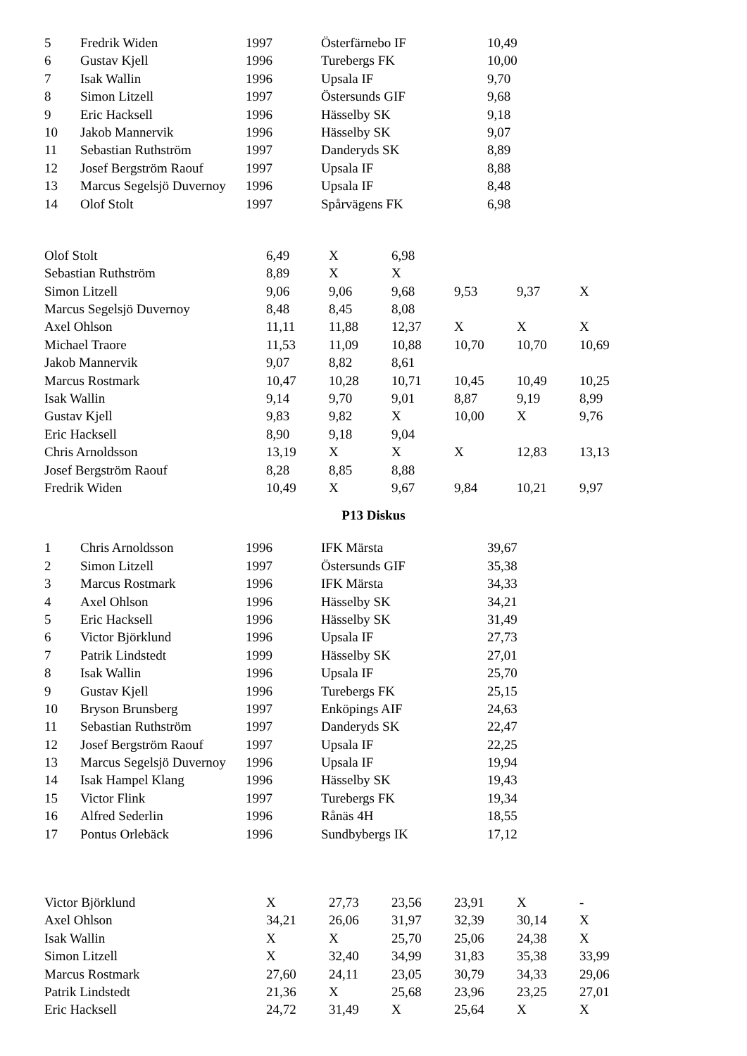| 5 | Fredrik Widen | 1997 | Österfärnebo IF | 10,49 |
| 6 | Gustav Kjell | 1996 | Turebergs FK | 10,00 |
| 7 | Isak Wallin | 1996 | Upsala IF | 9,70 |
| 8 | Simon Litzell | 1997 | Östersunds GIF | 9,68 |
| 9 | Eric Hacksell | 1996 | Hässelby SK | 9,18 |
| 10 | Jakob Mannervik | 1996 | Hässelby SK | 9,07 |
| 11 | Sebastian Ruthström | 1997 | Danderyds SK | 8,89 |
| 12 | Josef Bergström Raouf | 1997 | Upsala IF | 8,88 |
| 13 | Marcus Segelsjö Duvernoy | 1996 | Upsala IF | 8,48 |
| 14 | Olof Stolt | 1997 | Spårvägens FK | 6,98 |
| Olof Stolt | 6,49 | X | 6,98 | | | |
| Sebastian Ruthström | 8,89 | X | X | | | |
| Simon Litzell | 9,06 | 9,06 | 9,68 | 9,53 | 9,37 | X |
| Marcus Segelsjö Duvernoy | 8,48 | 8,45 | 8,08 | | | |
| Axel Ohlson | 11,11 | 11,88 | 12,37 | X | X | X |
| Michael Traore | 11,53 | 11,09 | 10,88 | 10,70 | 10,70 | 10,69 |
| Jakob Mannervik | 9,07 | 8,82 | 8,61 | | | |
| Marcus Rostmark | 10,47 | 10,28 | 10,71 | 10,45 | 10,49 | 10,25 |
| Isak Wallin | 9,14 | 9,70 | 9,01 | 8,87 | 9,19 | 8,99 |
| Gustav Kjell | 9,83 | 9,82 | X | 10,00 | X | 9,76 |
| Eric Hacksell | 8,90 | 9,18 | 9,04 | | | |
| Chris Arnoldsson | 13,19 | X | X | X | 12,83 | 13,13 |
| Josef Bergström Raouf | 8,28 | 8,85 | 8,88 | | | |
| Fredrik Widen | 10,49 | X | 9,67 | 9,84 | 10,21 | 9,97 |
P13 Diskus
| 1 | Chris Arnoldsson | 1996 | IFK Märsta | 39,67 |
| 2 | Simon Litzell | 1997 | Östersunds GIF | 35,38 |
| 3 | Marcus Rostmark | 1996 | IFK Märsta | 34,33 |
| 4 | Axel Ohlson | 1996 | Hässelby SK | 34,21 |
| 5 | Eric Hacksell | 1996 | Hässelby SK | 31,49 |
| 6 | Victor Björklund | 1996 | Upsala IF | 27,73 |
| 7 | Patrik Lindstedt | 1999 | Hässelby SK | 27,01 |
| 8 | Isak Wallin | 1996 | Upsala IF | 25,70 |
| 9 | Gustav Kjell | 1996 | Turebergs FK | 25,15 |
| 10 | Bryson Brunsberg | 1997 | Enköpings AIF | 24,63 |
| 11 | Sebastian Ruthström | 1997 | Danderyds SK | 22,47 |
| 12 | Josef Bergström Raouf | 1997 | Upsala IF | 22,25 |
| 13 | Marcus Segelsjö Duvernoy | 1996 | Upsala IF | 19,94 |
| 14 | Isak Hampel Klang | 1996 | Hässelby SK | 19,43 |
| 15 | Victor Flink | 1997 | Turebergs FK | 19,34 |
| 16 | Alfred Sederlin | 1996 | Rånäs 4H | 18,55 |
| 17 | Pontus Orlebäck | 1996 | Sundbybergs IK | 17,12 |
| Victor Björklund | X | 27,73 | 23,56 | 23,91 | X | - |
| Axel Ohlson | 34,21 | 26,06 | 31,97 | 32,39 | 30,14 | X |
| Isak Wallin | X | X | 25,70 | 25,06 | 24,38 | X |
| Simon Litzell | X | 32,40 | 34,99 | 31,83 | 35,38 | 33,99 |
| Marcus Rostmark | 27,60 | 24,11 | 23,05 | 30,79 | 34,33 | 29,06 |
| Patrik Lindstedt | 21,36 | X | 25,68 | 23,96 | 23,25 | 27,01 |
| Eric Hacksell | 24,72 | 31,49 | X | 25,64 | X | X |